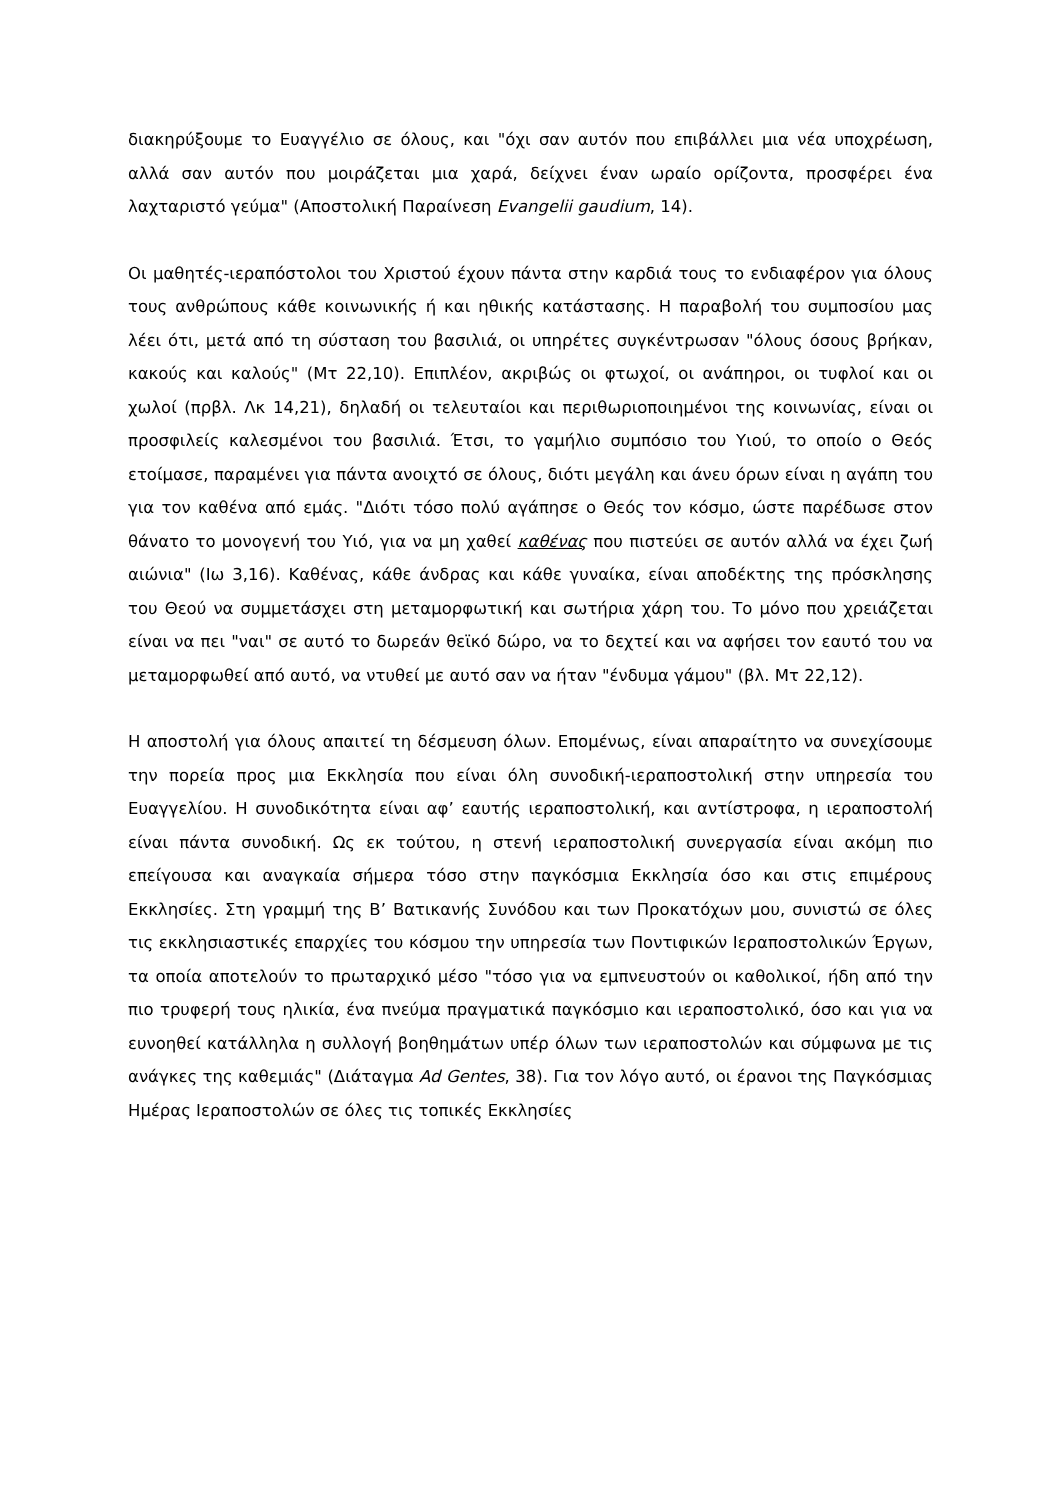διακηρύξουμε το Ευαγγέλιο σε όλους, και "όχι σαν αυτόν που επιβάλλει μια νέα υποχρέωση, αλλά σαν αυτόν που μοιράζεται μια χαρά, δείχνει έναν ωραίο ορίζοντα, προσφέρει ένα λαχταριστό γεύμα" (Αποστολική Παραίνεση Evangelii gaudium, 14).
Οι μαθητές-ιεραπόστολοι του Χριστού έχουν πάντα στην καρδιά τους το ενδιαφέρον για όλους τους ανθρώπους κάθε κοινωνικής ή και ηθικής κατάστασης. Η παραβολή του συμποσίου μας λέει ότι, μετά από τη σύσταση του βασιλιά, οι υπηρέτες συγκέντρωσαν "όλους όσους βρήκαν, κακούς και καλούς" (Μτ 22,10). Επιπλέον, ακριβώς οι φτωχοί, οι ανάπηροι, οι τυφλοί και οι χωλοί (πρβλ. Λκ 14,21), δηλαδή οι τελευταίοι και περιθωριοποιημένοι της κοινωνίας, είναι οι προσφιλείς καλεσμένοι του βασιλιά. Έτσι, το γαμήλιο συμπόσιο του Υιού, το οποίο ο Θεός ετοίμασε, παραμένει για πάντα ανοιχτό σε όλους, διότι μεγάλη και άνευ όρων είναι η αγάπη του για τον καθένα από εμάς. "Διότι τόσο πολύ αγάπησε ο Θεός τον κόσμο, ώστε παρέδωσε στον θάνατο το μονογενή του Υιό, για να μη χαθεί καθένας που πιστεύει σε αυτόν αλλά να έχει ζωή αιώνια" (Ιω 3,16). Καθένας, κάθε άνδρας και κάθε γυναίκα, είναι αποδέκτης της πρόσκλησης του Θεού να συμμετάσχει στη μεταμορφωτική και σωτήρια χάρη του. Το μόνο που χρειάζεται είναι να πει "ναι" σε αυτό το δωρεάν θεϊκό δώρο, να το δεχτεί και να αφήσει τον εαυτό του να μεταμορφωθεί από αυτό, να ντυθεί με αυτό σαν να ήταν "ένδυμα γάμου" (βλ. Μτ 22,12).
Η αποστολή για όλους απαιτεί τη δέσμευση όλων. Επομένως, είναι απαραίτητο να συνεχίσουμε την πορεία προς μια Εκκλησία που είναι όλη συνοδική-ιεραποστολική στην υπηρεσία του Ευαγγελίου. Η συνοδικότητα είναι αφ’ εαυτής ιεραποστολική, και αντίστροφα, η ιεραποστολή είναι πάντα συνοδική. Ως εκ τούτου, η στενή ιεραποστολική συνεργασία είναι ακόμη πιο επείγουσα και αναγκαία σήμερα τόσο στην παγκόσμια Εκκλησία όσο και στις επιμέρους Εκκλησίες. Στη γραμμή της Β’ Βατικανής Συνόδου και των Προκατόχων μου, συνιστώ σε όλες τις εκκλησιαστικές επαρχίες του κόσμου την υπηρεσία των Ποντιφικών Ιεραποστολικών Έργων, τα οποία αποτελούν το πρωταρχικό μέσο "τόσο για να εμπνευστούν οι καθολικοί, ήδη από την πιο τρυφερή τους ηλικία, ένα πνεύμα πραγματικά παγκόσμιο και ιεραποστολικό, όσο και για να ευνοηθεί κατάλληλα η συλλογή βοηθημάτων υπέρ όλων των ιεραποστολών και σύμφωνα με τις ανάγκες της καθεμιάς" (Διάταγμα Ad Gentes, 38). Για τον λόγο αυτό, οι έρανοι της Παγκόσμιας Ημέρας Ιεραποστολών σε όλες τις τοπικές Εκκλησίες